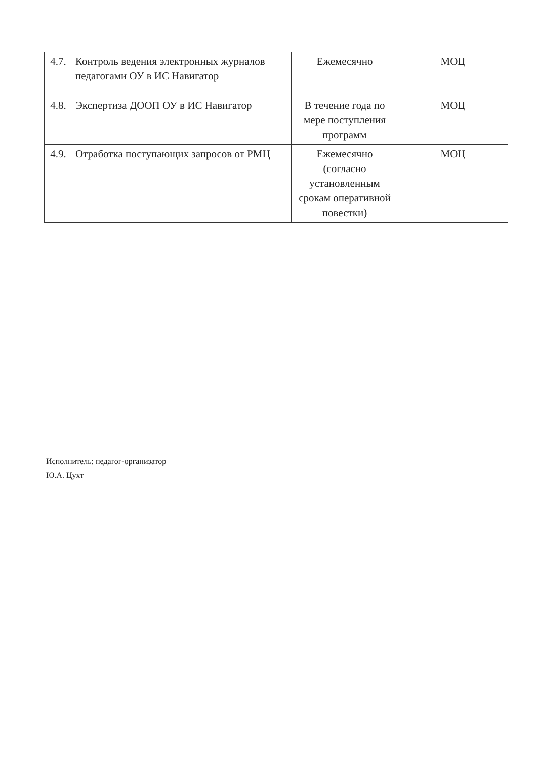| 4.7. | Контроль ведения электронных журналов педагогами ОУ в ИС Навигатор | Ежемесячно | МОЦ |
| 4.8. | Экспертиза ДООП ОУ в ИС Навигатор | В течение года по мере поступления программ | МОЦ |
| 4.9. | Отработка поступающих запросов от РМЦ | Ежемесячно (согласно установленным срокам оперативной повестки) | МОЦ |
Исполнитель: педагог-организатор
Ю.А. Цухт